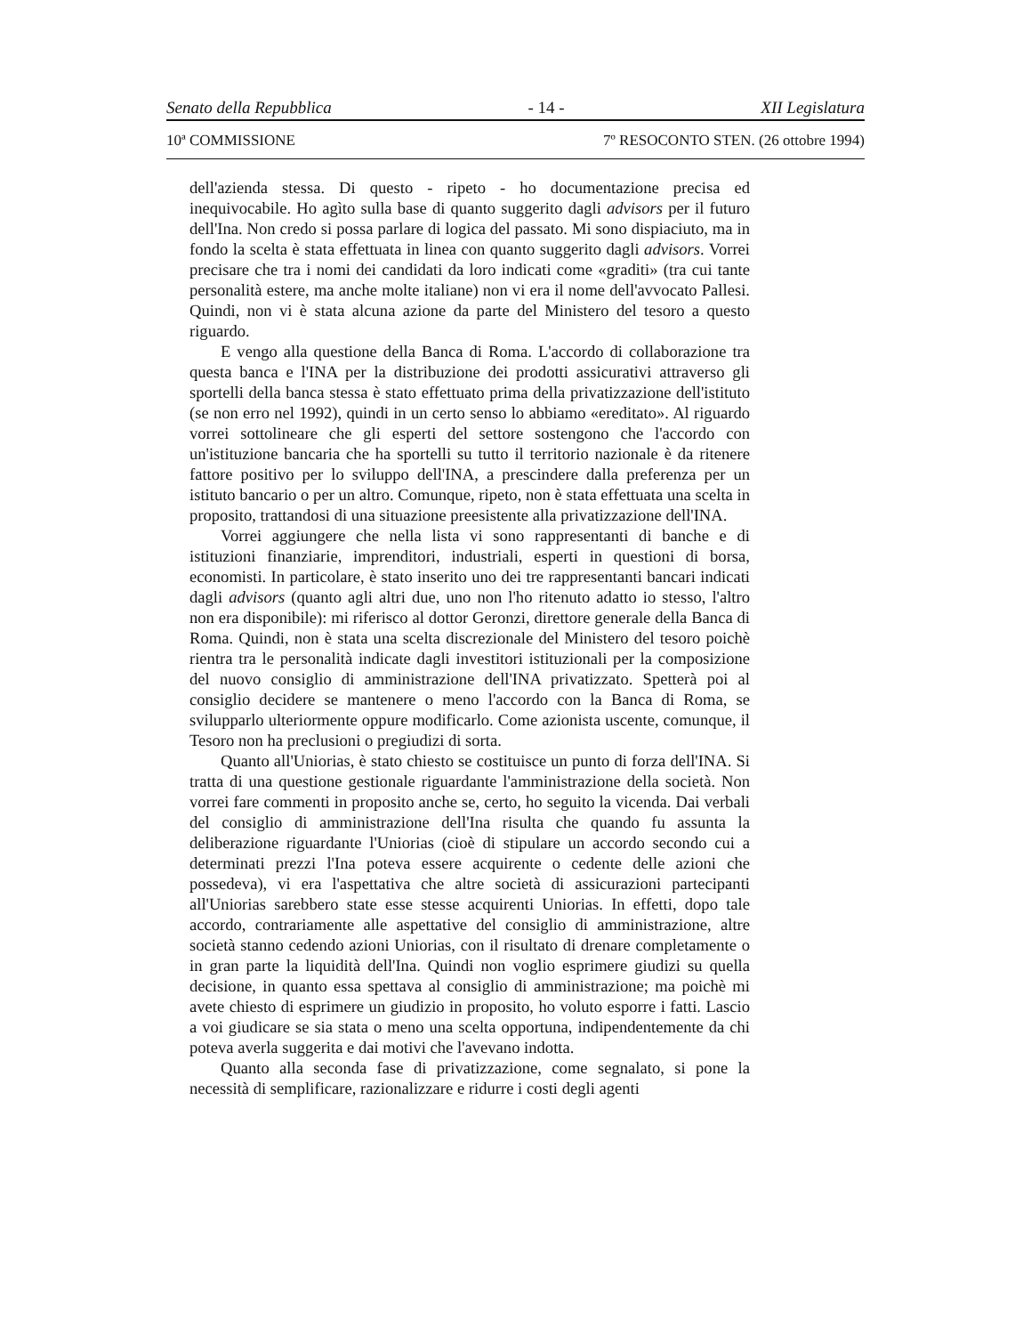Senato della Repubblica - 14 - XII Legislatura
10ª COMMISSIONE 7º RESOCONTO STEN. (26 ottobre 1994)
dell'azienda stessa. Di questo - ripeto - ho documentazione precisa ed inequivocabile. Ho agìto sulla base di quanto suggerito dagli advisors per il futuro dell'Ina. Non credo si possa parlare di logica del passato. Mi sono dispiaciuto, ma in fondo la scelta è stata effettuata in linea con quanto suggerito dagli advisors. Vorrei precisare che tra i nomi dei candidati da loro indicati come «graditi» (tra cui tante personalità estere, ma anche molte italiane) non vi era il nome dell'avvocato Pallesi. Quindi, non vi è stata alcuna azione da parte del Ministero del tesoro a questo riguardo.
E vengo alla questione della Banca di Roma. L'accordo di collaborazione tra questa banca e l'INA per la distribuzione dei prodotti assicurativi attraverso gli sportelli della banca stessa è stato effettuato prima della privatizzazione dell'istituto (se non erro nel 1992), quindi in un certo senso lo abbiamo «ereditato». Al riguardo vorrei sottolineare che gli esperti del settore sostengono che l'accordo con un'istituzione bancaria che ha sportelli su tutto il territorio nazionale è da ritenere fattore positivo per lo sviluppo dell'INA, a prescindere dalla preferenza per un istituto bancario o per un altro. Comunque, ripeto, non è stata effettuata una scelta in proposito, trattandosi di una situazione preesistente alla privatizzazione dell'INA.
Vorrei aggiungere che nella lista vi sono rappresentanti di banche e di istituzioni finanziarie, imprenditori, industriali, esperti in questioni di borsa, economisti. In particolare, è stato inserito uno dei tre rappresentanti bancari indicati dagli advisors (quanto agli altri due, uno non l'ho ritenuto adatto io stesso, l'altro non era disponibile): mi riferisco al dottor Geronzi, direttore generale della Banca di Roma. Quindi, non è stata una scelta discrezionale del Ministero del tesoro poichè rientra tra le personalità indicate dagli investitori istituzionali per la composizione del nuovo consiglio di amministrazione dell'INA privatizzato. Spetterà poi al consiglio decidere se mantenere o meno l'accordo con la Banca di Roma, se svilupparlo ulteriormente oppure modificarlo. Come azionista uscente, comunque, il Tesoro non ha preclusioni o pregiudizi di sorta.
Quanto all'Uniorias, è stato chiesto se costituisce un punto di forza dell'INA. Si tratta di una questione gestionale riguardante l'amministrazione della società. Non vorrei fare commenti in proposito anche se, certo, ho seguito la vicenda. Dai verbali del consiglio di amministrazione dell'Ina risulta che quando fu assunta la deliberazione riguardante l'Uniorias (cioè di stipulare un accordo secondo cui a determinati prezzi l'Ina poteva essere acquirente o cedente delle azioni che possedeva), vi era l'aspettativa che altre società di assicurazioni partecipanti all'Uniorias sarebbero state esse stesse acquirenti Uniorias. In effetti, dopo tale accordo, contrariamente alle aspettative del consiglio di amministrazione, altre società stanno cedendo azioni Uniorias, con il risultato di drenare completamente o in gran parte la liquidità dell'Ina. Quindi non voglio esprimere giudizi su quella decisione, in quanto essa spettava al consiglio di amministrazione; ma poichè mi avete chiesto di esprimere un giudizio in proposito, ho voluto esporre i fatti. Lascio a voi giudicare se sia stata o meno una scelta opportuna, indipendentemente da chi poteva averla suggerita e dai motivi che l'avevano indotta.
Quanto alla seconda fase di privatizzazione, come segnalato, si pone la necessità di semplificare, razionalizzare e ridurre i costi degli agenti